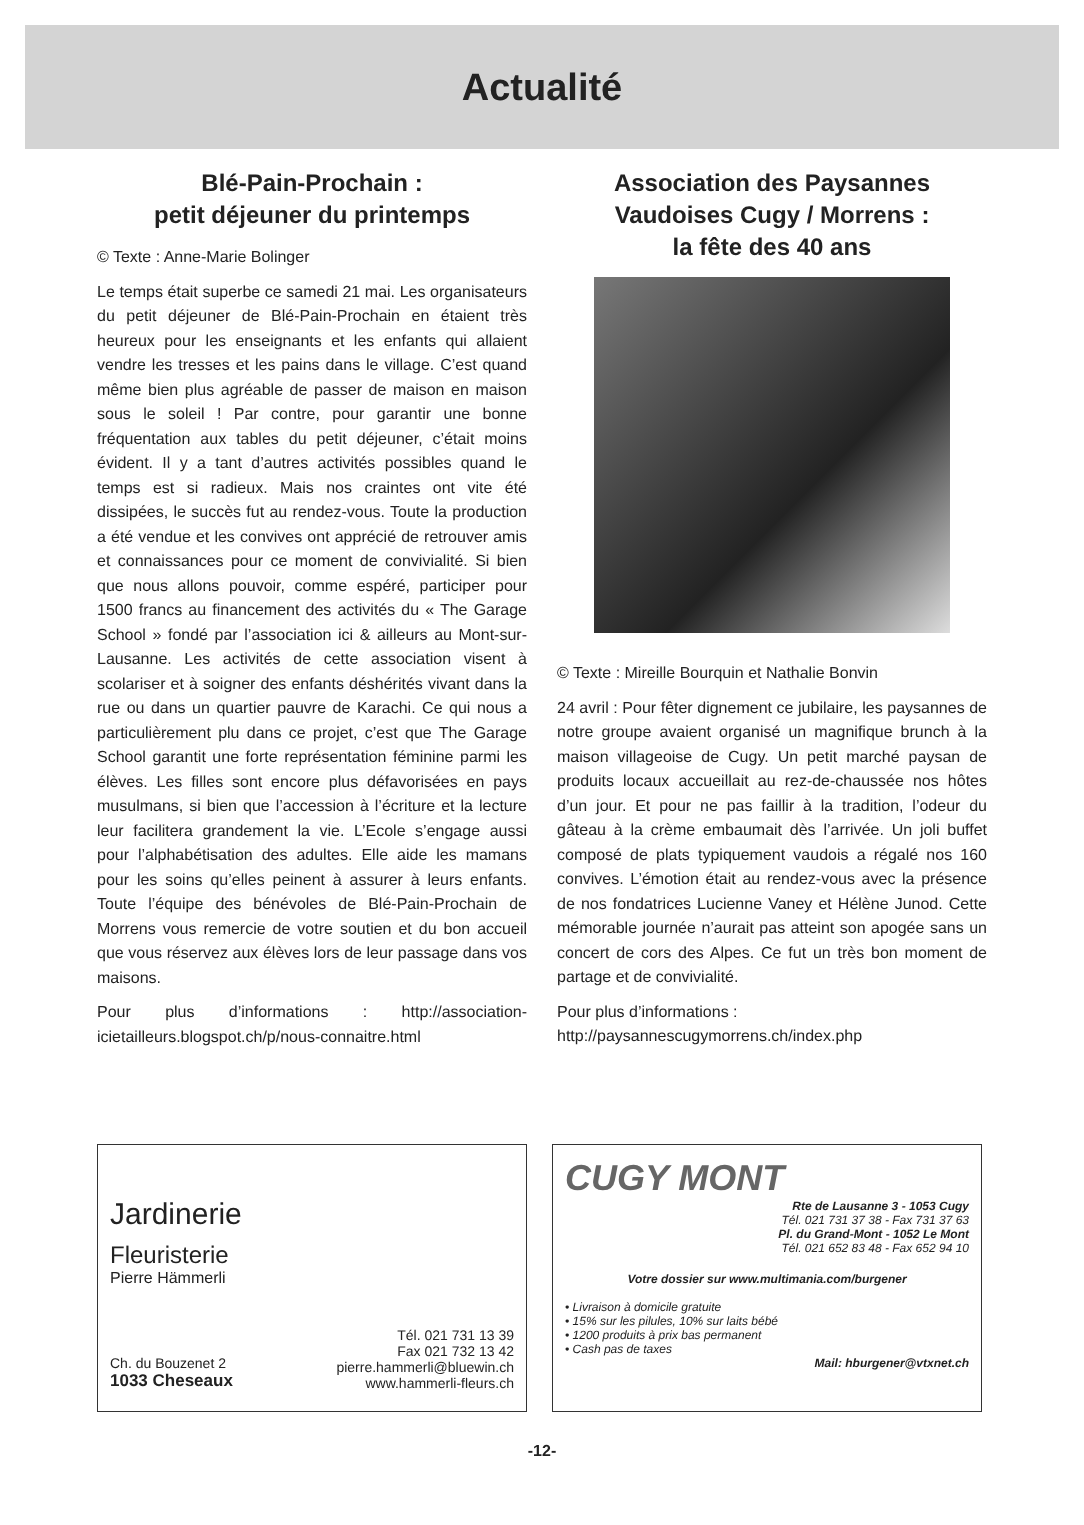Actualité
Blé-Pain-Prochain :
petit déjeuner du printemps
© Texte : Anne-Marie Bolinger
Le temps était superbe ce samedi 21 mai. Les organisateurs du petit déjeuner de Blé-Pain-Prochain en étaient très heureux pour les enseignants et les enfants qui allaient vendre les tresses et les pains dans le village. C’est quand même bien plus agréable de passer de maison en maison sous le soleil ! Par contre, pour garantir une bonne fréquentation aux tables du petit déjeuner, c’était moins évident. Il y a tant d’autres activités possibles quand le temps est si radieux. Mais nos craintes ont vite été dissipées, le succès fut au rendez-vous. Toute la production a été vendue et les convives ont apprécié de retrouver amis et connaissances pour ce moment de convivialité. Si bien que nous allons pouvoir, comme espéré, participer pour 1500 francs au financement des activités du « The Garage School » fondé par l’association ici & ailleurs au Mont-sur-Lausanne. Les activités de cette association visent à scolariser et à soigner des enfants déshérités vivant dans la rue ou dans un quartier pauvre de Karachi. Ce qui nous a particulièrement plu dans ce projet, c’est que The Garage School garantit une forte représentation féminine parmi les élèves. Les filles sont encore plus défavorisées en pays musulmans, si bien que l’accession à l’écriture et la lecture leur facilitera grandement la vie. L’Ecole s’engage aussi pour l’alphabétisation des adultes. Elle aide les mamans pour les soins qu’elles peinent à assurer à leurs enfants. Toute l’équipe des bénévoles de Blé-Pain-Prochain de Morrens vous remercie de votre soutien et du bon accueil que vous réservez aux élèves lors de leur passage dans vos maisons.
Pour plus d’informations : http://association-icietailleurs.blogspot.ch/p/nous-connaitre.html
Association des Paysannes Vaudoises Cugy / Morrens :
la fête des 40 ans
© Texte : Mireille Bourquin et Nathalie Bonvin
24 avril : Pour fêter dignement ce jubilaire, les paysannes de notre groupe avaient organisé un magnifique brunch à la maison villageoise de Cugy. Un petit marché paysan de produits locaux accueillait au rez-de-chaussée nos hôtes d’un jour. Et pour ne pas faillir à la tradition, l’odeur du gâteau à la crème embaumait dès l’arrivée. Un joli buffet composé de plats typiquement vaudois a régalé nos 160 convives. L’émotion était au rendez-vous avec la présence de nos fondatrices Lucienne Vaney et Hélène Junod. Cette mémorable journée n’aurait pas atteint son apogée sans un concert de cors des Alpes. Ce fut un très bon moment de partage et de convivialité.
Pour plus d’informations :
http://paysannescugymorrens.ch/index.php
Jardinerie
Fleuristerie
Pierre Hämmerli
Ch. du Bouzenet 2
1033 Cheseaux
Tél. 021 731 13 39
Fax 021 732 13 42
pierre.hammerli@bluewin.ch
www.hammerli-fleurs.ch
CUGY MONT
Rte de Lausanne 3 - 1053 Cugy
Tél. 021 731 37 38 - Fax 731 37 63
Pl. du Grand-Mont - 1052 Le Mont
Tél. 021 652 83 48 - Fax 652 94 10
Votre dossier sur www.multimania.com/burgener
• Livraison à domicile gratuite
• 15% sur les pilules, 10% sur laits bébé
• 1200 produits à prix bas permanent
• Cash pas de taxes
Mail: hburgener@vtxnet.ch
-12-